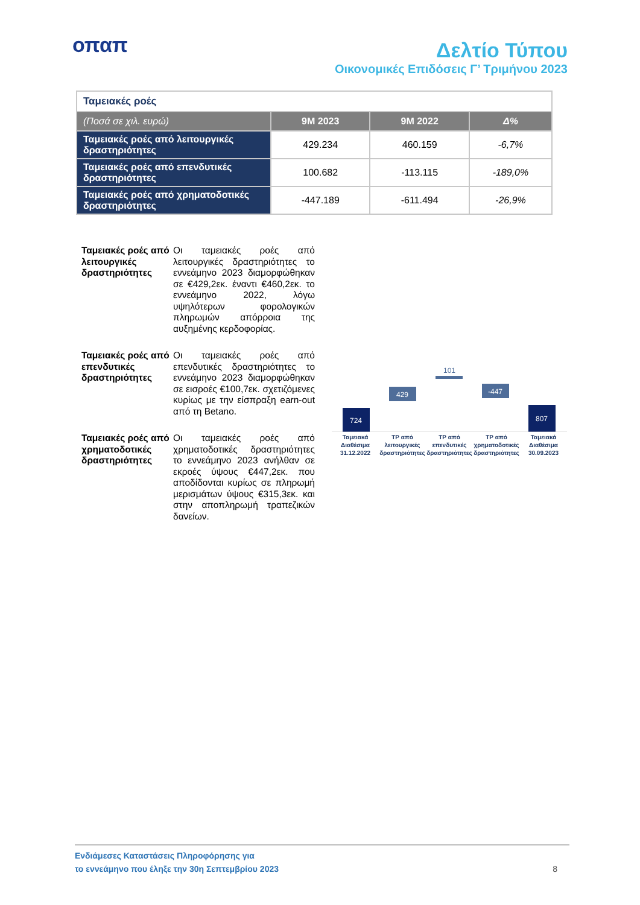οπαπ
Δελτίο Τύπου
Οικονομικές Επιδόσεις Γ’ Τριμήνου 2023
| Ταμειακές ροές | | | |
| (Ποσά σε χιλ. ευρώ) | 9M 2023 | 9M 2022 | Δ% |
| Ταμειακές ροές από λειτουργικές δραστηριότητες | 429.234 | 460.159 | -6,7% |
| Ταμειακές ροές από επενδυτικές δραστηριότητες | 100.682 | -113.115 | -189,0% |
| Ταμειακές ροές από χρηματοδοτικές δραστηριότητες | -447.189 | -611.494 | -26,9% |
Ταμειακές ροές από λειτουργικές δραστηριότητες
Οι ταμειακές ροές από λειτουργικές δραστηριότητες το εννεάμηνο 2023 διαμορφώθηκαν σε €429,2εκ. έναντι €460,2εκ. το εννεάμηνο 2022, λόγω υψηλότερων φορολογικών πληρωμών απόρροια της αυξημένης κερδοφορίας.
Ταμειακές ροές από επενδυτικές δραστηριότητες
Οι ταμειακές ροές από επενδυτικές δραστηριότητες το εννεάμηνο 2023 διαμορφώθηκαν σε εισροές €100,7εκ. σχετιζόμενες κυρίως με την είσπραξη earn-out από τη Betano.
Ταμειακές ροές από χρηματοδοτικές δραστηριότητες
Οι ταμειακές ροές από χρηματοδοτικές δραστηριότητες το εννεάμηνο 2023 ανήλθαν σε εκροές ύψους €447,2εκ. που αποδίδονται κυρίως σε πληρωμή μερισμάτων ύψους €315,3εκ. και στην αποπληρωμή τραπεζικών δανείων.
724
429
101
-447
807
Ταμειακά Διαθέσιμα 31.12.2022 ΤΡ από λειτουργικές δραστηριότητες
ΤΡ από επενδυτικές δραστηριότητες
ΤΡ από χρηματοδοτικές δραστηριότητες
Ταμειακά Διαθέσιμα 30.09.2023
Ενδιάμεσες Καταστάσεις Πληροφόρησης για
το εννεάμηνο που έληξε την 30η Σεπτεμβρίου 2023
8